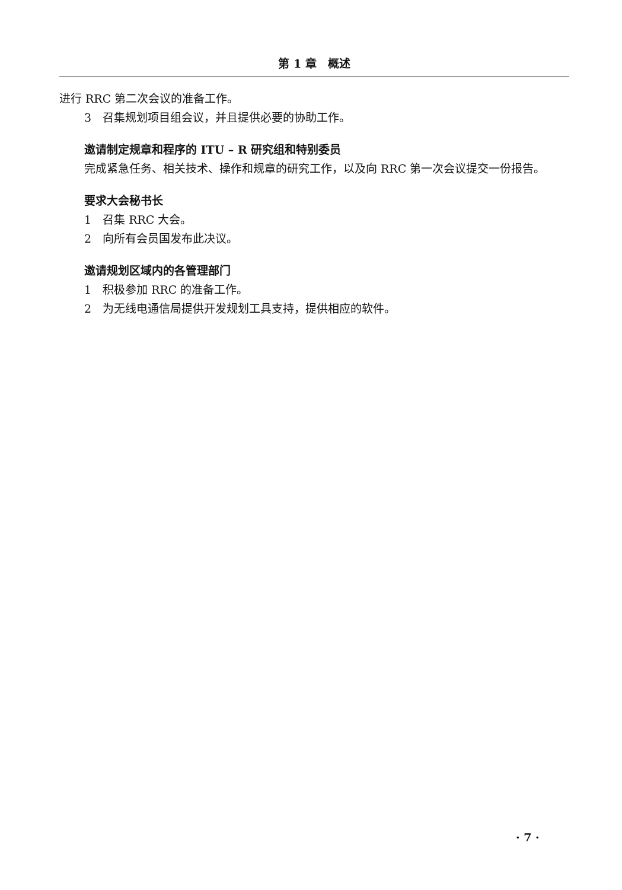第 1 章　概述
进行 RRC 第二次会议的准备工作。
3　召集规划项目组会议，并且提供必要的协助工作。
邀请制定规章和程序的 ITU – R 研究组和特别委员
完成紧急任务、相关技术、操作和规章的研究工作，以及向 RRC 第一次会议提交一份报告。
要求大会秘书长
1　召集 RRC 大会。
2　向所有会员国发布此决议。
邀请规划区域内的各管理部门
1　积极参加 RRC 的准备工作。
2　为无线电通信局提供开发规划工具支持，提供相应的软件。
· 7 ·